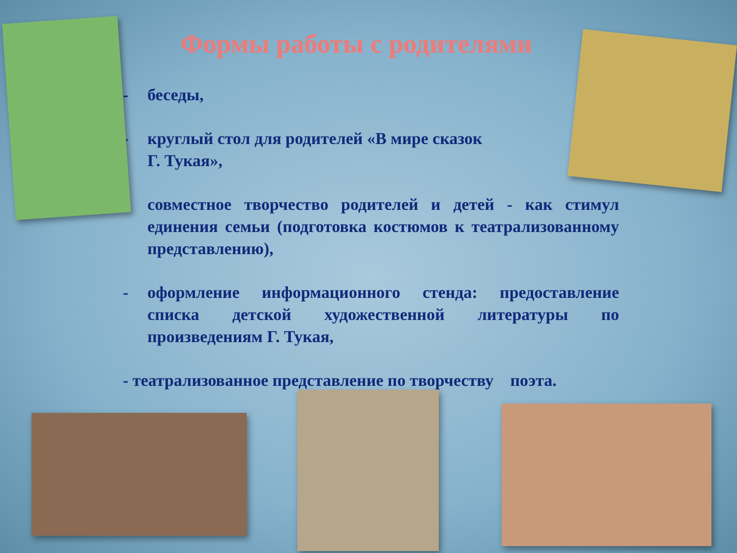Формы работы с родителями
- беседы,
- круглый стол для родителей «В мире сказок
Г. Тукая»,
- совместное творчество родителей и детей - как стимул единения семьи (подготовка костюмов к театрализованному представлению),
- оформление информационного стенда: предоставление списка детской художественной литературы по произведениям Г. Тукая,
- театрализованное представление по творчеству поэта.